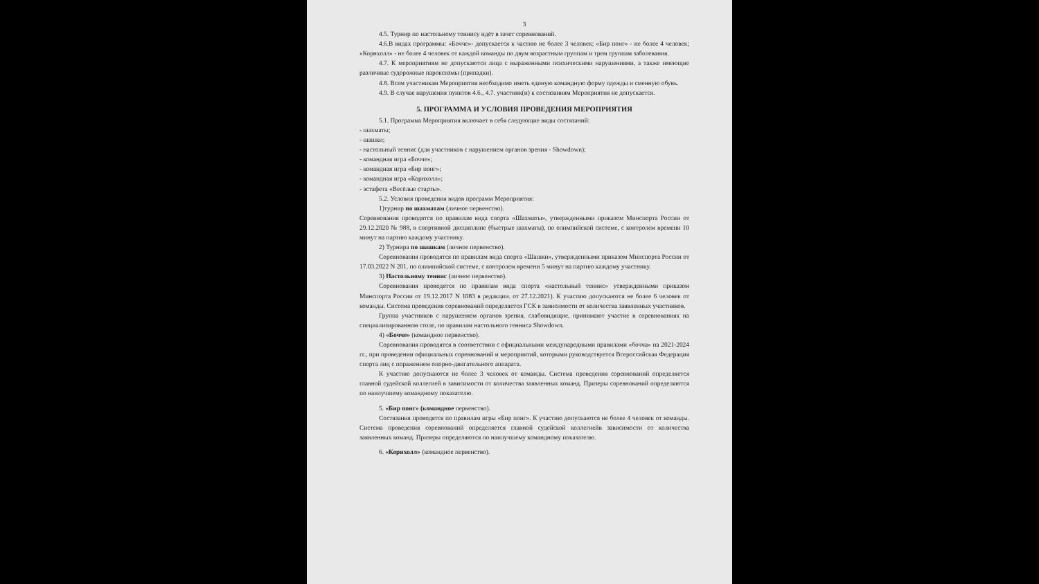3
4.5. Турнир по настольному теннису идёт в зачет соревнований.
4.6.В видах программы: «Бочче»- допускается к частию не более 3 человек; «Бир понг» - не более 4 человек; «Корнхолл» - не более 4 человек от каждой команды по двум возрастным группам и трем группам заболевания.
4.7. К мероприятиям не допускаются лица с выраженными психическими нарушениями, а также имеющие различные судорожные пароксизмы (припадки).
4.8. Всем участникам Мероприятия необходимо иметь единую командную форму одежды и сменную обувь.
4.9. В случае нарушения пунктов 4.6., 4.7. участник(и) к состязаниям Мероприятия не допускается.
5. ПРОГРАММА И УСЛОВИЯ ПРОВЕДЕНИЯ МЕРОПРИЯТИЯ
5.1. Программа Мероприятия включает в себя следующие виды состязаний:
- шахматы;
- шашки;
- настольный теннис (для участников с нарушением органов зрения - Showdown);
- командная игра «Бочче»;
- командная игра «Бир понг»;
- командная игра «Корнхолл»;
- эстафета «Весёлые старты».
5.2. Условия проведения видов программ Мероприятия:
1)турнир по шахматам (личное первенство).
Соревнования проводятся по правилам вида спорта «Шахматы», утвержденными приказом Минспорта России от 29.12.2020 № 988, в спортивной дисциплине (быстрые шахматы), по олимпийской системе, с контролем времени 10 минут на партию каждому участнику.
2) Турнира по шашкам (личное первенство).
Соревнования проводятся по правилам вида спорта «Шашки», утвержденными приказом Минспорта России от 17.03.2022 N 201, по олимпийской системе, с контролем времени 5 минут на партию каждому участнику.
3) Настольному теннис (личное первенство).
Соревнования проводятся по правилам вида спорта «настольный теннис» утвержденными приказом Минспорта России от 19.12.2017 N 1083 в редакции. от 27.12.2021). К участию допускаются не более 6 человек от команды. Система проведения соревнований определяется ГСК в зависимости от количества заявленных участников.
Группа участников с нарушением органов зрения, слабовидящие, принимают участие в соревнованиях на специализированном столе, по правилам настольного тенниса Showdown.
4) «Бочче» (командное первенство).
Соревнования проводятся в соответствии с официальными международными правилами «бочча» на 2021-2024 гг., при проведении официальных соревнований и мероприятий, которыми руководствуется Всероссийская Федерация спорта лиц с поражением опорно-двигательного аппарата.
К участию допускаются не более 3 человек от команды. Система проведения соревнований определяется главной судейской коллегией в зависимости от количества заявленных команд. Призеры соревнований определяются по наилучшему командному показателю.
5. «Бир понг» (командное первенство).
Состязания проводятся по правилам игры «Бир понг». К участию допускаются не более 4 человек от команды. Система проведения соревнований определяется главной судейской коллегиейв зависимости от количества заявленных команд. Призеры определяются по наилучшему командному показателю.
6. «Корнхолл» (командное первенство).